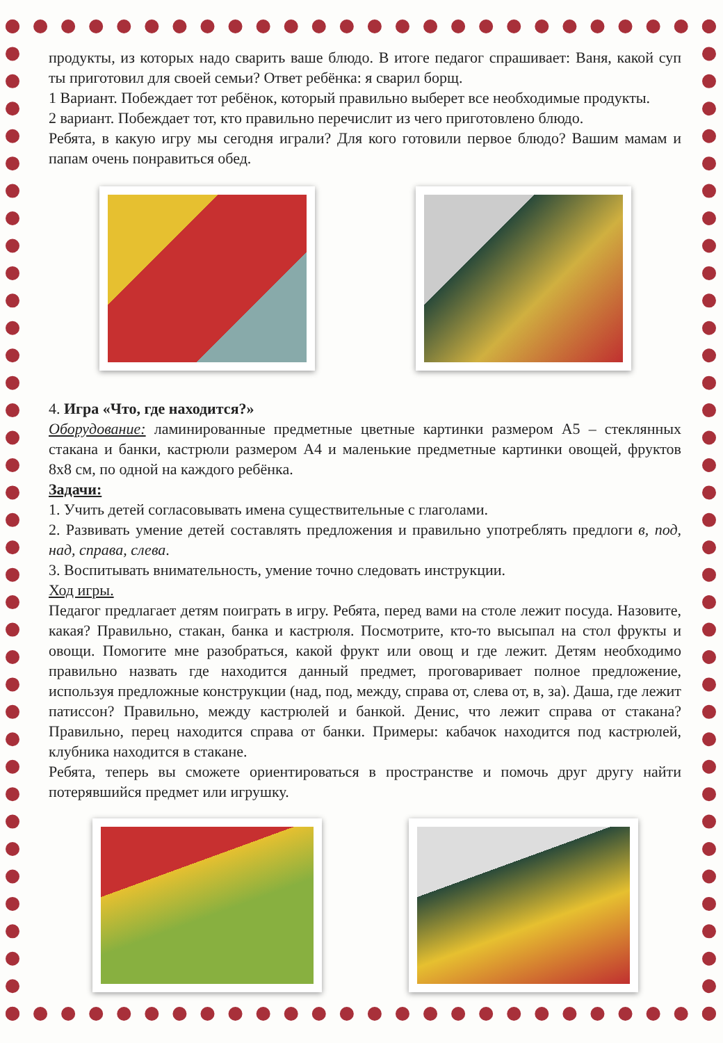продукты, из которых надо сварить ваше блюдо. В итоге педагог спрашивает: Ваня, какой суп ты приготовил для своей семьи? Ответ ребёнка: я сварил борщ.
1 Вариант. Побеждает тот ребёнок, который правильно выберет все необходимые продукты.
2 вариант. Побеждает тот, кто правильно перечислит из чего приготовлено блюдо.
Ребята, в какую игру мы сегодня играли? Для кого готовили первое блюдо? Вашим мамам и папам очень понравиться обед.
4. Игра «Что, где находится?»
Оборудование: ламинированные предметные цветные картинки размером А5 – стеклянных стакана и банки, кастрюли размером А4 и маленькие предметные картинки овощей, фруктов 8х8 см, по одной на каждого ребёнка.
Задачи:
1. Учить детей согласовывать имена существительные с глаголами.
2. Развивать умение детей составлять предложения и правильно употреблять предлоги в, под, над, справа, слева.
3. Воспитывать внимательность, умение точно следовать инструкции.
Ход игры.
Педагог предлагает детям поиграть в игру. Ребята, перед вами на столе лежит посуда. Назовите, какая? Правильно, стакан, банка и кастрюля. Посмотрите, кто-то высыпал на стол фрукты и овощи. Помогите мне разобраться, какой фрукт или овощ и где лежит. Детям необходимо правильно назвать где находится данный предмет, проговаривает полное предложение, используя предложные конструкции (над, под, между, справа от, слева от, в, за). Даша, где лежит патиссон? Правильно, между кастрюлей и банкой. Денис, что лежит справа от стакана? Правильно, перец находится справа от банки. Примеры: кабачок находится под кастрюлей, клубника находится в стакане.
Ребята, теперь вы сможете ориентироваться в пространстве и помочь друг другу найти потерявшийся предмет или игрушку.